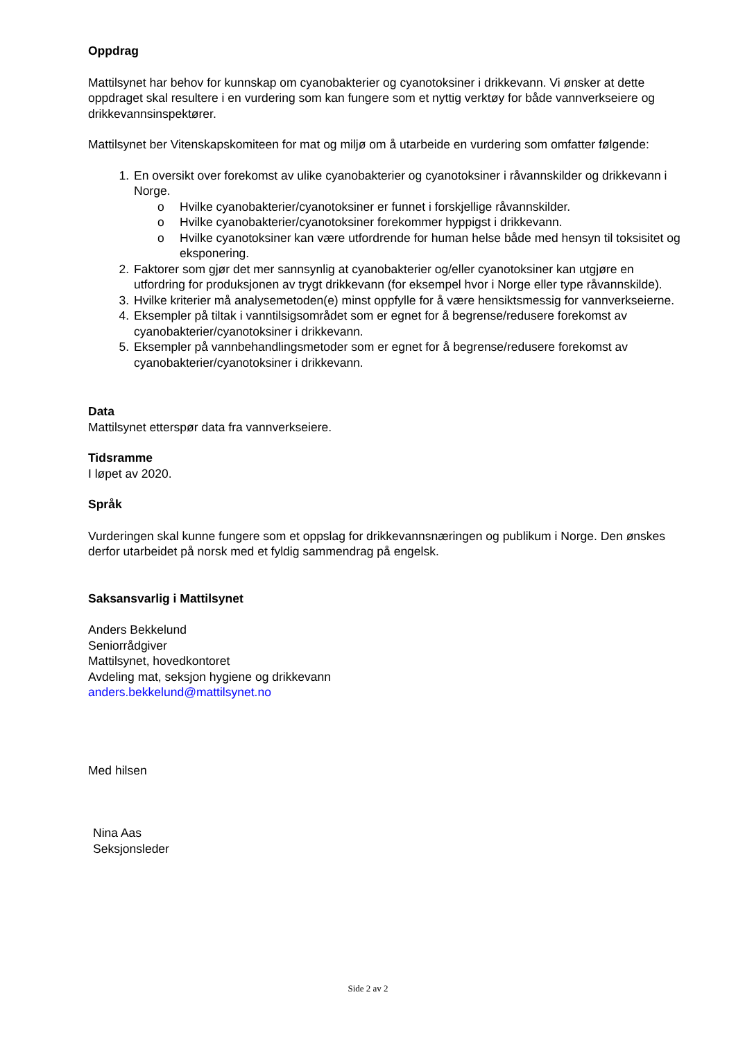Oppdrag
Mattilsynet har behov for kunnskap om cyanobakterier og cyanotoksiner i drikkevann. Vi ønsker at dette oppdraget skal resultere i en vurdering som kan fungere som et nyttig verktøy for både vannverkseiere og drikkevannsinspektører.
Mattilsynet ber Vitenskapskomiteen for mat og miljø om å utarbeide en vurdering som omfatter følgende:
1. En oversikt over forekomst av ulike cyanobakterier og cyanotoksiner i råvannskilder og drikkevann i Norge.
o Hvilke cyanobakterier/cyanotoksiner er funnet i forskjellige råvannskilder.
o Hvilke cyanobakterier/cyanotoksiner forekommer hyppigst i drikkevann.
o Hvilke cyanotoksiner kan være utfordrende for human helse både med hensyn til toksisitet og eksponering.
2. Faktorer som gjør det mer sannsynlig at cyanobakterier og/eller cyanotoksiner kan utgjøre en utfordring for produksjonen av trygt drikkevann (for eksempel hvor i Norge eller type råvannskilde).
3. Hvilke kriterier må analysemetoden(e) minst oppfylle for å være hensiktsmessig for vannverkseierne.
4. Eksempler på tiltak i vanntilsigsområdet som er egnet for å begrense/redusere forekomst av cyanobakterier/cyanotoksiner i drikkevann.
5. Eksempler på vannbehandlingsmetoder som er egnet for å begrense/redusere forekomst av cyanobakterier/cyanotoksiner i drikkevann.
Data
Mattilsynet etterspør data fra vannverkseiere.
Tidsramme
I løpet av 2020.
Språk
Vurderingen skal kunne fungere som et oppslag for drikkevannsnæringen og publikum i Norge. Den ønskes derfor utarbeidet på norsk med et fyldig sammendrag på engelsk.
Saksansvarlig i Mattilsynet
Anders Bekkelund
Seniorrådgiver
Mattilsynet, hovedkontoret
Avdeling mat, seksjon hygiene og drikkevann
anders.bekkelund@mattilsynet.no
Med hilsen
Nina Aas
Seksjonsleder
Side 2 av 2